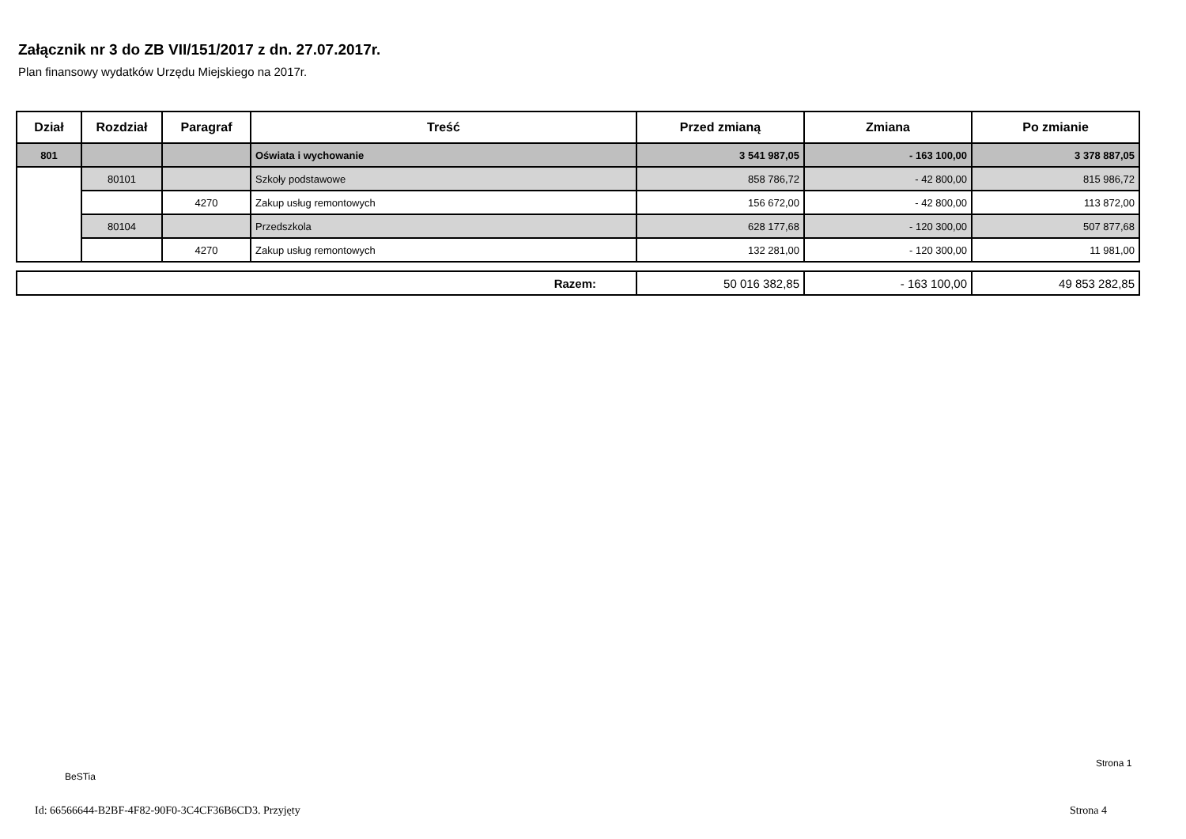Załącznik nr 3 do ZB VII/151/2017 z dn. 27.07.2017r.
Plan finansowy wydatków Urzędu Miejskiego na 2017r.
| Dział | Rozdział | Paragraf | Treść | Przed zmianą | Zmiana | Po zmianie |
| --- | --- | --- | --- | --- | --- | --- |
| 801 | | | Oświata i wychowanie | 3 541 987,05 | - 163 100,00 | 3 378 887,05 |
| | 80101 | | Szkoły podstawowe | 858 786,72 | - 42 800,00 | 815 986,72 |
| | | 4270 | Zakup usług remontowych | 156 672,00 | - 42 800,00 | 113 872,00 |
| | 80104 | | Przedszkola | 628 177,68 | - 120 300,00 | 507 877,68 |
| | | 4270 | Zakup usług remontowych | 132 281,00 | - 120 300,00 | 11 981,00 |
| Razem: | 50 016 382,85 | - 163 100,00 | 49 853 282,85 |
Strona 1
BeSTia
Id: 66566644-B2BF-4F82-90F0-3C4CF36B6CD3. Przyjęty
Strona 4